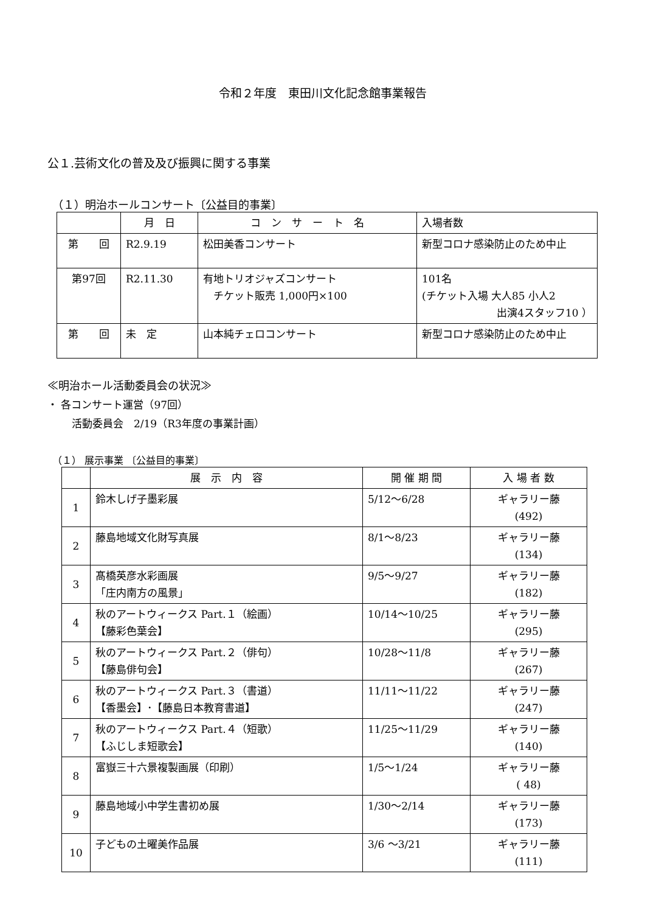令和２年度　東田川文化記念館事業報告
公１.芸術文化の普及及び振興に関する事業
（１）明治ホールコンサート〔公益目的事業〕
| | 月 日 | コ ン サ ー ト 名 | 入場者数 |
| 第 回 | R2.9.19 | 松田美香コンサート | 新型コロナ感染防止のため中止 |
| 第97回 | R2.11.30 | 有地トリオジャズコンサート チケット販売 1,000円×100 | 101名 (チケット入場 大人85 小人2 出演4スタッフ10 ） |
| 第 回 | 未 定 | 山本純チェロコンサート | 新型コロナ感染防止のため中止 |
≪明治ホール活動委員会の状況≫
・ 各コンサート運営（97回）
活動委員会　2/19（R3年度の事業計画）
（１） 展示事業 〔公益目的事業〕
| | 展 示 内 容 | 開 催 期 間 | 入 場 者 数 |
| 1 | 鈴木しげ子墨彩展 | 5/12～6/28 | ギャラリー藤 (492) |
| 2 | 藤島地域文化財写真展 | 8/1～8/23 | ギャラリー藤 (134) |
| 3 | 髙橋英彦水彩画展 「庄内南方の風景」 | 9/5～9/27 | ギャラリー藤 (182) |
| 4 | 秋のアートウィークス Part.１（絵画） 【藤彩色葉会】 | 10/14～10/25 | ギャラリー藤 (295) |
| 5 | 秋のアートウィークス Part.２（俳句） 【藤島俳句会】 | 10/28～11/8 | ギャラリー藤 (267) |
| 6 | 秋のアートウィークス Part.３（書道） 【香墨会】･【藤島日本教育書道】 | 11/11～11/22 | ギャラリー藤 (247) |
| 7 | 秋のアートウィークス Part.４（短歌） 【ふじしま短歌会】 | 11/25～11/29 | ギャラリー藤 (140) |
| 8 | 富嶽三十六景複製画展（印刷） | 1/5～1/24 | ギャラリー藤 ( 48) |
| 9 | 藤島地域小中学生書初め展 | 1/30～2/14 | ギャラリー藤 (173) |
| 10 | 子どもの土曜美作品展 | 3/6 ～3/21 | ギャラリー藤 (111) |